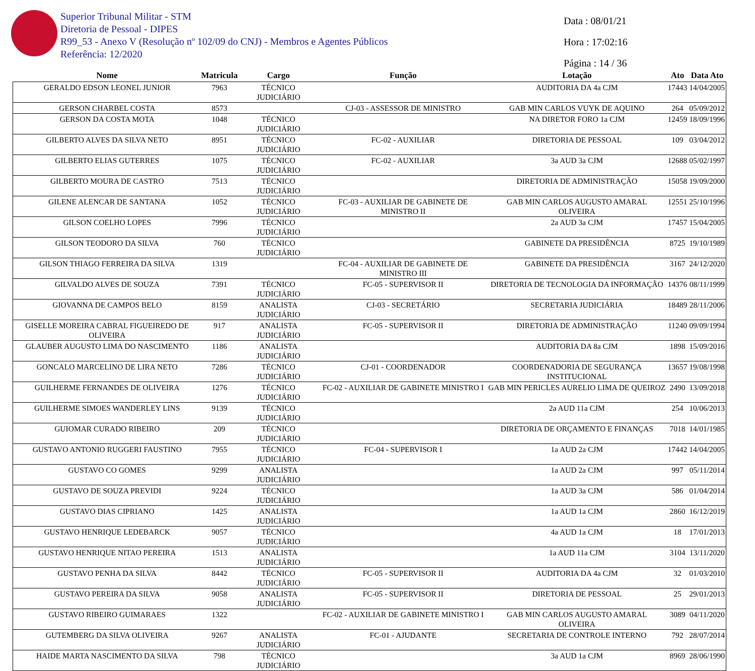Superior Tribunal Militar - STM
Diretoria de Pessoal - DIPES
R99_53 - Anexo V (Resolução nº 102/09 do CNJ) - Membros e Agentes Públicos
Referência: 12/2020
Data : 08/01/21
Hora : 17:02:16
Página : 14 / 36
| Nome | Matricula | Cargo | Função | Lotação | Ato | Data Ato |
| --- | --- | --- | --- | --- | --- | --- |
| GERALDO EDSON LEONEL JUNIOR | 7963 | TÉCNICO JUDICIÁRIO | | AUDITORIA DA 4a CJM | 17443 | 14/04/2005 |
| GERSON CHARBEL COSTA | 8573 | | CJ-03 - ASSESSOR DE MINISTRO | GAB MIN CARLOS VUYK DE AQUINO | 264 | 05/09/2012 |
| GERSON DA COSTA MOTA | 1048 | TÉCNICO JUDICIÁRIO | | NA DIRETOR FORO 1a CJM | 12459 | 18/09/1996 |
| GILBERTO ALVES DA SILVA NETO | 8951 | TÉCNICO JUDICIÁRIO | FC-02 - AUXILIAR | DIRETORIA DE PESSOAL | 109 | 03/04/2012 |
| GILBERTO ELIAS GUTERRES | 1075 | TÉCNICO JUDICIÁRIO | FC-02 - AUXILIAR | 3a AUD 3a CJM | 12688 | 05/02/1997 |
| GILBERTO MOURA DE CASTRO | 7513 | TÉCNICO JUDICIÁRIO | | DIRETORIA DE ADMINISTRAÇÃO | 15058 | 19/09/2000 |
| GILENE ALENCAR DE SANTANA | 1052 | TÉCNICO JUDICIÁRIO | FC-03 - AUXILIAR DE GABINETE DE MINISTRO II | GAB MIN CARLOS AUGUSTO AMARAL OLIVEIRA | 12551 | 25/10/1996 |
| GILSON COELHO LOPES | 7996 | TÉCNICO JUDICIÁRIO | | 2a AUD 3a CJM | 17457 | 15/04/2005 |
| GILSON TEODORO DA SILVA | 760 | TÉCNICO JUDICIÁRIO | | GABINETE DA PRESIDÊNCIA | 8725 | 19/10/1989 |
| GILSON THIAGO FERREIRA DA SILVA | 1319 | | FC-04 - AUXILIAR DE GABINETE DE MINISTRO III | GABINETE DA PRESIDÊNCIA | 3167 | 24/12/2020 |
| GILVALDO ALVES DE SOUZA | 7391 | TÉCNICO JUDICIÁRIO | FC-05 - SUPERVISOR II | DIRETORIA DE TECNOLOGIA DA INFORMAÇÃO | 14376 | 08/11/1999 |
| GIOVANNA DE CAMPOS BELO | 8159 | ANALISTA JUDICIÁRIO | CJ-03 - SECRETÁRIO | SECRETARIA JUDICIÁRIA | 18489 | 28/11/2006 |
| GISELLE MOREIRA CABRAL FIGUEIREDO DE OLIVEIRA | 917 | ANALISTA JUDICIÁRIO | FC-05 - SUPERVISOR II | DIRETORIA DE ADMINISTRAÇÃO | 11240 | 09/09/1994 |
| GLAUBER AUGUSTO LIMA DO NASCIMENTO | 1186 | ANALISTA JUDICIÁRIO | | AUDITORIA DA 8a CJM | 1898 | 15/09/2016 |
| GONCALO MARCELINO DE LIRA NETO | 7286 | TÉCNICO JUDICIÁRIO | CJ-01 - COORDENADOR | COORDENADORIA DE SEGURANÇA INSTITUCIONAL | 13657 | 19/08/1998 |
| GUILHERME FERNANDES DE OLIVEIRA | 1276 | TÉCNICO JUDICIÁRIO | FC-02 - AUXILIAR DE GABINETE MINISTRO I | GAB MIN PERICLES AURELIO LIMA DE QUEIROZ | 2490 | 13/09/2018 |
| GUILHERME SIMOES WANDERLEY LINS | 9139 | TÉCNICO JUDICIÁRIO | | 2a AUD 11a CJM | 254 | 10/06/2013 |
| GUIOMAR CURADO RIBEIRO | 209 | TÉCNICO JUDICIÁRIO | | DIRETORIA DE ORÇAMENTO E FINANÇAS | 7018 | 14/01/1985 |
| GUSTAVO ANTONIO RUGGERI FAUSTINO | 7955 | TÉCNICO JUDICIÁRIO | FC-04 - SUPERVISOR I | 1a AUD 2a CJM | 17442 | 14/04/2005 |
| GUSTAVO CO GOMES | 9299 | ANALISTA JUDICIÁRIO | | 1a AUD 2a CJM | 997 | 05/11/2014 |
| GUSTAVO DE SOUZA PREVIDI | 9224 | TÉCNICO JUDICIÁRIO | | 1a AUD 3a CJM | 586 | 01/04/2014 |
| GUSTAVO DIAS CIPRIANO | 1425 | ANALISTA JUDICIÁRIO | | 1a AUD 1a CJM | 2860 | 16/12/2019 |
| GUSTAVO HENRIQUE LEDEBARCK | 9057 | TÉCNICO JUDICIÁRIO | | 4a AUD 1a CJM | 18 | 17/01/2013 |
| GUSTAVO HENRIQUE NITAO PEREIRA | 1513 | ANALISTA JUDICIÁRIO | | 1a AUD 11a CJM | 3104 | 13/11/2020 |
| GUSTAVO PENHA DA SILVA | 8442 | TÉCNICO JUDICIÁRIO | FC-05 - SUPERVISOR II | AUDITORIA DA 4a CJM | 32 | 01/03/2010 |
| GUSTAVO PEREIRA DA SILVA | 9058 | ANALISTA JUDICIÁRIO | FC-05 - SUPERVISOR II | DIRETORIA DE PESSOAL | 25 | 29/01/2013 |
| GUSTAVO RIBEIRO GUIMARAES | 1322 | | FC-02 - AUXILIAR DE GABINETE MINISTRO I | GAB MIN CARLOS AUGUSTO AMARAL OLIVEIRA | 3089 | 04/11/2020 |
| GUTEMBERG DA SILVA OLIVEIRA | 9267 | ANALISTA JUDICIÁRIO | FC-01 - AJUDANTE | SECRETARIA DE CONTROLE INTERNO | 792 | 28/07/2014 |
| HAIDE MARTA NASCIMENTO DA SILVA | 798 | TÉCNICO JUDICIÁRIO | | 3a AUD 1a CJM | 8969 | 28/06/1990 |